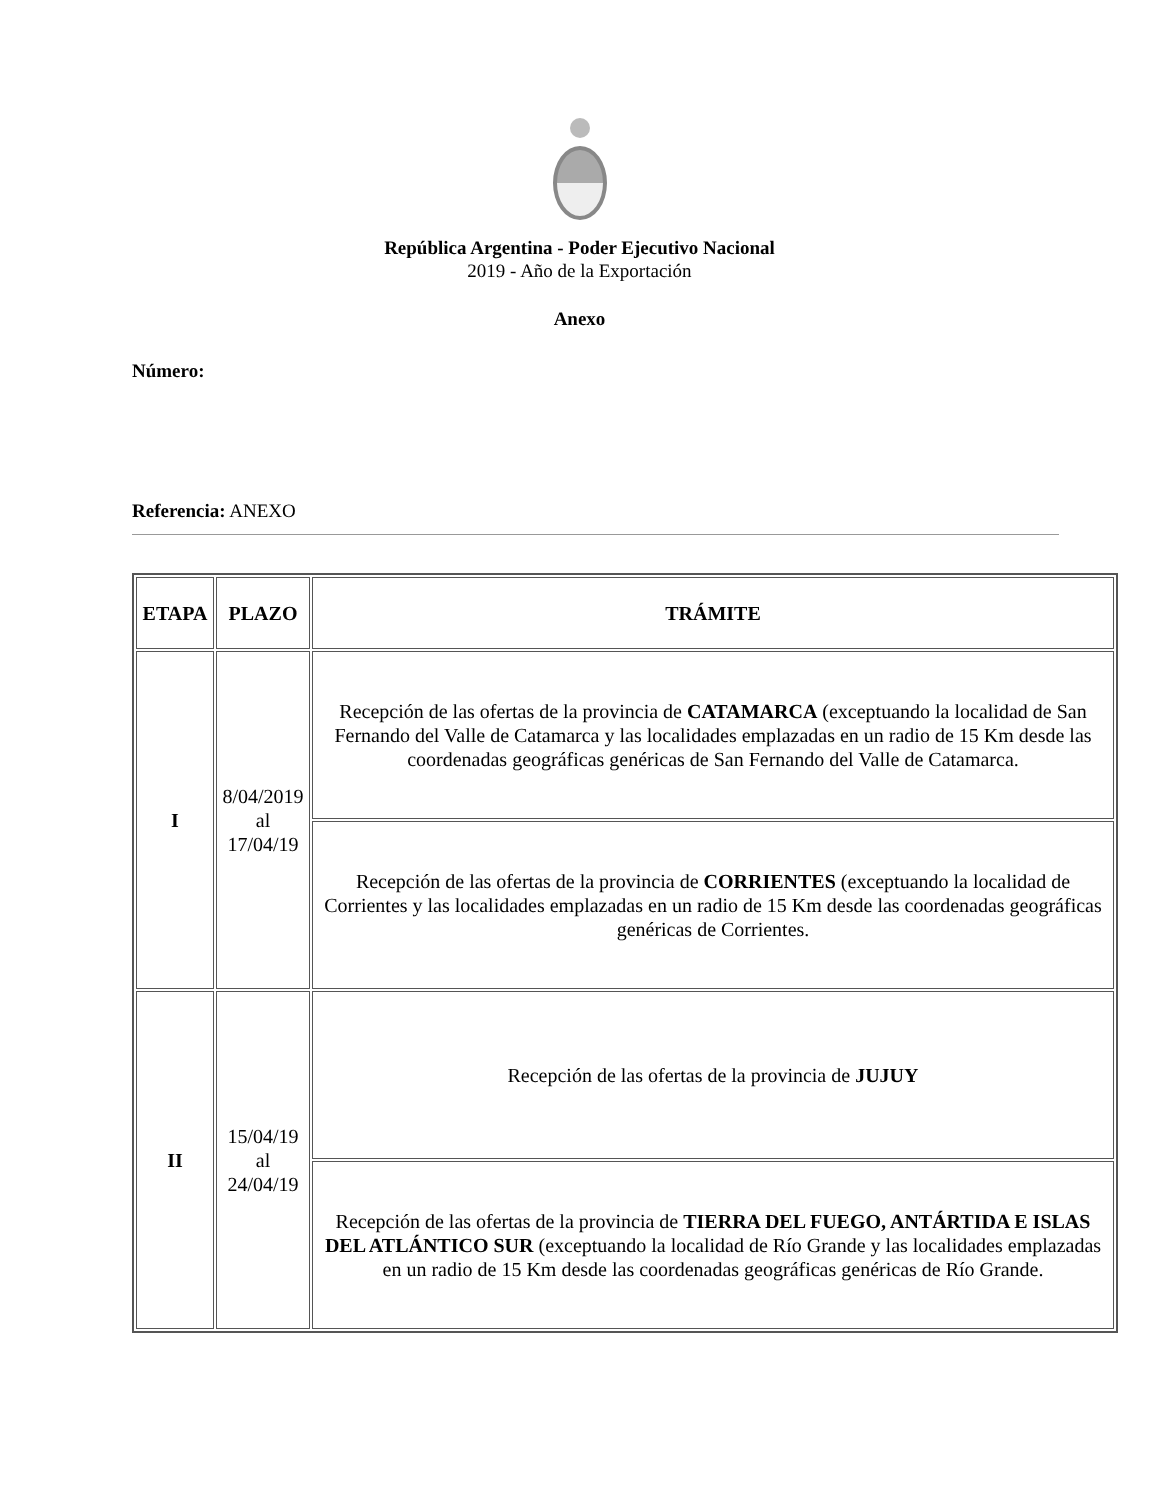República Argentina - Poder Ejecutivo Nacional
2019 - Año de la Exportación
Anexo
Número:
Referencia: ANEXO
| ETAPA | PLAZO | TRÁMITE |
| --- | --- | --- |
| I | 8/04/2019 al 17/04/19 | Recepción de las ofertas de la provincia de CATAMARCA (exceptuando la localidad de San Fernando del Valle de Catamarca y las localidades emplazadas en un radio de 15 Km desde las coordenadas geográficas genéricas de San Fernando del Valle de Catamarca. |
| | | Recepción de las ofertas de la provincia de CORRIENTES (exceptuando la localidad de Corrientes y las localidades emplazadas en un radio de 15 Km desde las coordenadas geográficas genéricas de Corrientes. |
| II | 15/04/19 al 24/04/19 | Recepción de las ofertas de la provincia de JUJUY |
| | | Recepción de las ofertas de la provincia de TIERRA DEL FUEGO, ANTÁRTIDA E ISLAS DEL ATLÁNTICO SUR (exceptuando la localidad de Río Grande y las localidades emplazadas en un radio de 15 Km desde las coordenadas geográficas genéricas de Río Grande. |